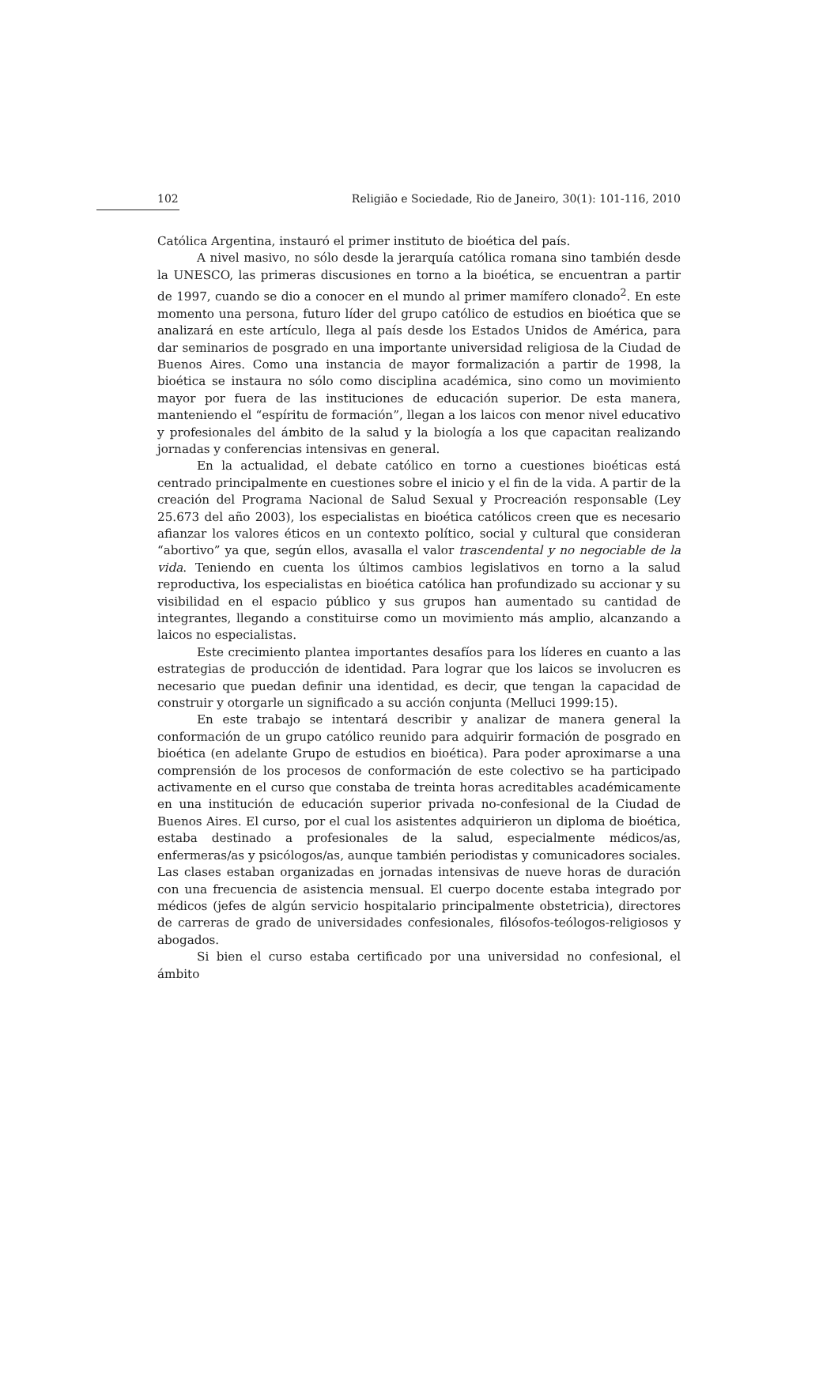102 Religião e Sociedade, Rio de Janeiro, 30(1): 101-116, 2010
Católica Argentina, instauró el primer instituto de bioética del país.
A nivel masivo, no sólo desde la jerarquía católica romana sino también desde la UNESCO, las primeras discusiones en torno a la bioética, se encuentran a partir de 1997, cuando se dio a conocer en el mundo al primer mamífero clonado<sup>2</sup>. En este momento una persona, futuro líder del grupo católico de estudios en bioética que se analizará en este artículo, llega al país desde los Estados Unidos de América, para dar seminarios de posgrado en una importante universidad religiosa de la Ciudad de Buenos Aires. Como una instancia de mayor formalización a partir de 1998, la bioética se instaura no sólo como disciplina académica, sino como un movimiento mayor por fuera de las instituciones de educación superior. De esta manera, manteniendo el “espíritu de formación”, llegan a los laicos con menor nivel educativo y profesionales del ámbito de la salud y la biología a los que capacitan realizando jornadas y conferencias intensivas en general.
En la actualidad, el debate católico en torno a cuestiones bioéticas está centrado principalmente en cuestiones sobre el inicio y el fin de la vida. A partir de la creación del Programa Nacional de Salud Sexual y Procreación responsable (Ley 25.673 del año 2003), los especialistas en bioética católicos creen que es necesario afianzar los valores éticos en un contexto político, social y cultural que consideran “abortivo” ya que, según ellos, avasalla el valor trascendental y no negociable de la vida. Teniendo en cuenta los últimos cambios legislativos en torno a la salud reproductiva, los especialistas en bioética católica han profundizado su accionar y su visibilidad en el espacio público y sus grupos han aumentado su cantidad de integrantes, llegando a constituirse como un movimiento más amplio, alcanzando a laicos no especialistas.
Este crecimiento plantea importantes desafíos para los líderes en cuanto a las estrategias de producción de identidad. Para lograr que los laicos se involucren es necesario que puedan definir una identidad, es decir, que tengan la capacidad de construir y otorgarle un significado a su acción conjunta (Melluci 1999:15).
En este trabajo se intentará describir y analizar de manera general la conformación de un grupo católico reunido para adquirir formación de posgrado en bioética (en adelante Grupo de estudios en bioética). Para poder aproximarse a una comprensión de los procesos de conformación de este colectivo se ha participado activamente en el curso que constaba de treinta horas acreditables académicamente en una institución de educación superior privada no-confesional de la Ciudad de Buenos Aires. El curso, por el cual los asistentes adquirieron un diploma de bioética, estaba destinado a profesionales de la salud, especialmente médicos/as, enfermeras/as y psicólogos/as, aunque también periodistas y comunicadores sociales. Las clases estaban organizadas en jornadas intensivas de nueve horas de duración con una frecuencia de asistencia mensual. El cuerpo docente estaba integrado por médicos (jefes de algún servicio hospitalario principalmente obstetricia), directores de carreras de grado de universidades confesionales, filósofos-teólogos-religiosos y abogados.
Si bien el curso estaba certificado por una universidad no confesional, el ámbito